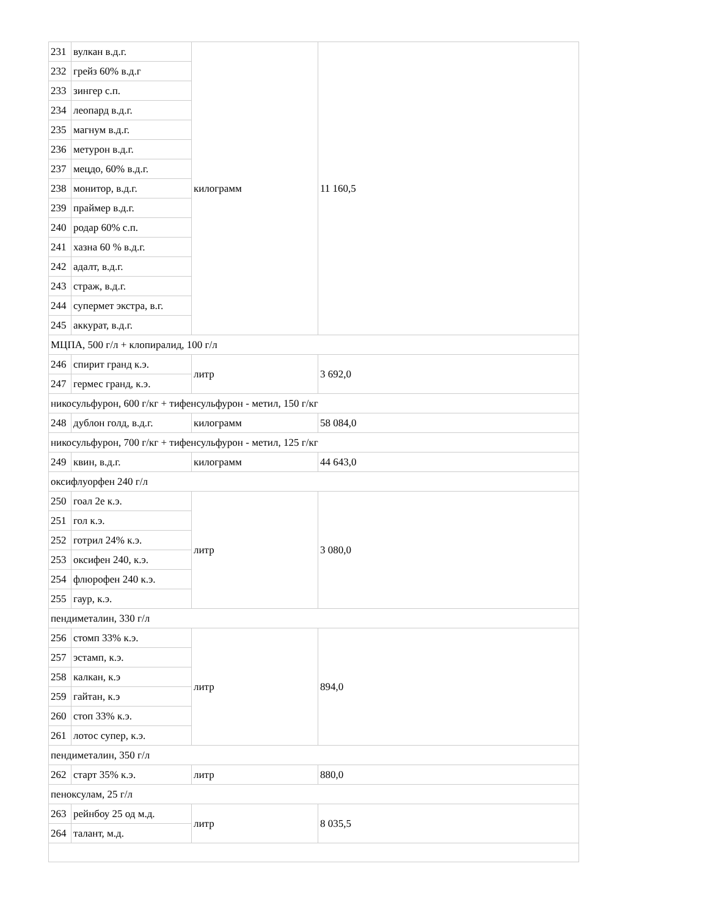| 231 | вулкан в.д.г. | килограмм | 11 160,5 |
| 232 | грейз 60% в.д.г | | |
| 233 | зингер с.п. | | |
| 234 | леопард в.д.г. | | |
| 235 | магнум в.д.г. | | |
| 236 | метурон в.д.г. | | |
| 237 | мецдо, 60% в.д.г. | | |
| 238 | монитор, в.д.г. | | |
| 239 | праймер в.д.г. | | |
| 240 | родар 60% с.п. | | |
| 241 | хазна 60 % в.д.г. | | |
| 242 | адалт, в.д.г. | | |
| 243 | страж, в.д.г. | | |
| 244 | супермет экстра, в.г. | | |
| 245 | аккурат, в.д.г. | | |
| МЦПА, 500 г/л + клопиралид, 100 г/л | | | |
| 246 | спирит гранд к.э. | литр | 3 692,0 |
| 247 | гермес гранд, к.э. | | |
| никосульфурон, 600 г/кг + тифенсульфурон - метил, 150 г/кг | | | |
| 248 | дублон голд, в.д.г. | килограмм | 58 084,0 |
| никосульфурон, 700 г/кг + тифенсульфурон - метил, 125 г/кг | | | |
| 249 | квин, в.д.г. | килограмм | 44 643,0 |
| оксифлуорфен 240 г/л | | | |
| 250 | гоал 2е к.э. | литр | 3 080,0 |
| 251 | гол к.э. | | |
| 252 | готрил 24% к.э. | | |
| 253 | оксифен 240, к.э. | | |
| 254 | флюрофен 240 к.э. | | |
| 255 | гаур, к.э. | | |
| пендиметалин, 330 г/л | | | |
| 256 | стомп 33% к.э. | литр | 894,0 |
| 257 | эстамп, к.э. | | |
| 258 | калкан, к.э | | |
| 259 | гайтан, к.э | | |
| 260 | стоп 33% к.э. | | |
| 261 | лотос супер, к.э. | | |
| пендиметалин, 350 г/л | | | |
| 262 | старт 35% к.э. | литр | 880,0 |
| пеноксулам, 25 г/л | | | |
| 263 | рейнбоу 25 од м.д. | литр | 8 035,5 |
| 264 | талант, м.д. | | |